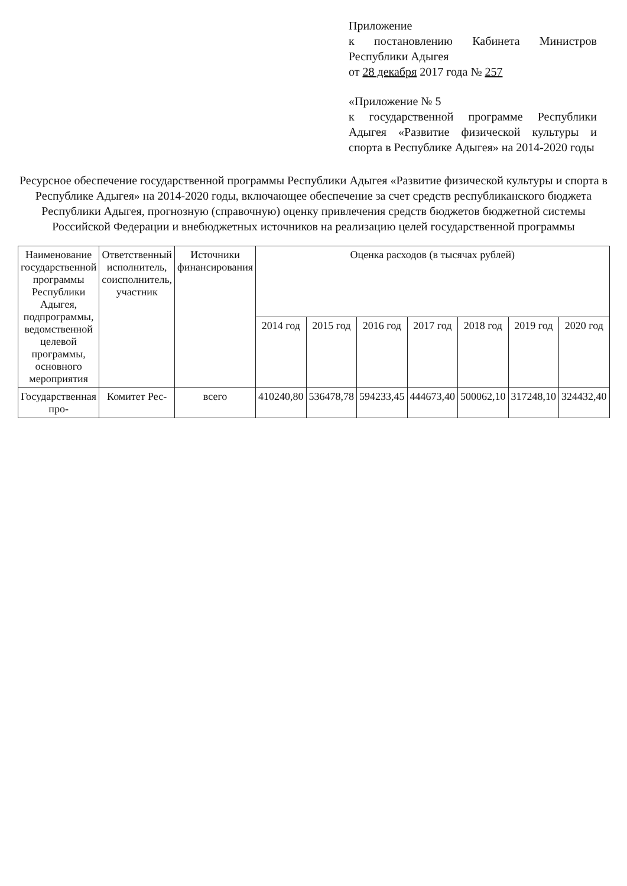Приложение
к постановлению Кабинета Министров Республики Адыгея
от 28 декабря 2017 года № 257
«Приложение № 5
к государственной программе Республики Адыгея «Развитие физической культуры и спорта в Республике Адыгея» на 2014-2020 годы
Ресурсное обеспечение государственной программы Республики Адыгея «Развитие физической культуры и спорта в Республике Адыгея» на 2014-2020 годы, включающее обеспечение за счет средств республиканского бюджета Республики Адыгея, прогнозную (справочную) оценку привлечения средств бюджетов бюджетной системы Российской Федерации и внебюджетных источников на реализацию целей государственной программы
| Наименование государственной программы Республики Адыгея, подпрограммы, ведомственной целевой программы, основного мероприятия | Ответственный исполнитель, соисполнитель, участник | Источники финансирования | Оценка расходов (в тысячах рублей) | | | | | | |
| --- | --- | --- | --- | --- | --- | --- | --- | --- | --- |
| | | | 2014 год | 2015 год | 2016 год | 2017 год | 2018 год | 2019 год | 2020 год |
| Государственная про- | Комитет Рес- | всего | 410240,80 | 536478,78 | 594233,45 | 444673,40 | 500062,10 | 317248,10 | 324432,40 |